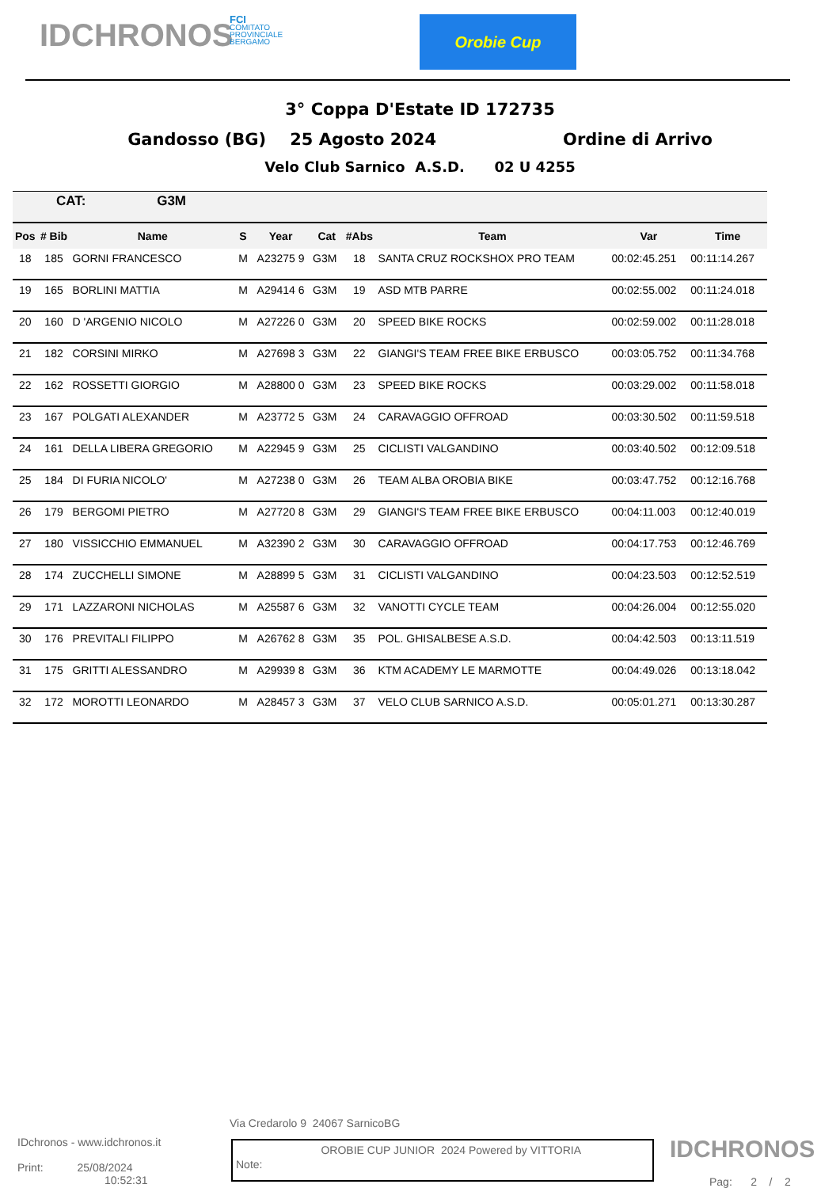IDCHRONOS
FCI
COMITATO
PROVINCIALE
BERGAMO
Orobie Cup
3° Coppa D'Estate ID 172735
Gandosso (BG) 25 Agosto 2024 Ordine di Arrivo
Velo Club Sarnico A.S.D. 02 U 4255
| CAT: G3M | | | | | | | | | |
| Pos | # Bib | Name | S | Year | Cat | #Abs | Team | Var | Time |
| 18 | 185 | GORNI FRANCESCO | M | A23275 9 | G3M | 18 | SANTA CRUZ ROCKSHOX PRO TEAM | 00:02:45.251 | 00:11:14.267 |
| 19 | 165 | BORLINI MATTIA | M | A29414 6 | G3M | 19 | ASD MTB PARRE | 00:02:55.002 | 00:11:24.018 |
| 20 | 160 | D 'ARGENIO NICOLO | M | A27226 0 | G3M | 20 | SPEED BIKE ROCKS | 00:02:59.002 | 00:11:28.018 |
| 21 | 182 | CORSINI MIRKO | M | A27698 3 | G3M | 22 | GIANGI'S TEAM FREE BIKE ERBUSCO | 00:03:05.752 | 00:11:34.768 |
| 22 | 162 | ROSSETTI GIORGIO | M | A28800 0 | G3M | 23 | SPEED BIKE ROCKS | 00:03:29.002 | 00:11:58.018 |
| 23 | 167 | POLGATI ALEXANDER | M | A23772 5 | G3M | 24 | CARAVAGGIO OFFROAD | 00:03:30.502 | 00:11:59.518 |
| 24 | 161 | DELLA LIBERA GREGORIO | M | A22945 9 | G3M | 25 | CICLISTI VALGANDINO | 00:03:40.502 | 00:12:09.518 |
| 25 | 184 | DI FURIA NICOLO' | M | A27238 0 | G3M | 26 | TEAM ALBA OROBIA BIKE | 00:03:47.752 | 00:12:16.768 |
| 26 | 179 | BERGOMI PIETRO | M | A27720 8 | G3M | 29 | GIANGI'S TEAM FREE BIKE ERBUSCO | 00:04:11.003 | 00:12:40.019 |
| 27 | 180 | VISSICCHIO EMMANUEL | M | A32390 2 | G3M | 30 | CARAVAGGIO OFFROAD | 00:04:17.753 | 00:12:46.769 |
| 28 | 174 | ZUCCHELLI SIMONE | M | A28899 5 | G3M | 31 | CICLISTI VALGANDINO | 00:04:23.503 | 00:12:52.519 |
| 29 | 171 | LAZZARONI NICHOLAS | M | A25587 6 | G3M | 32 | VANOTTI CYCLE TEAM | 00:04:26.004 | 00:12:55.020 |
| 30 | 176 | PREVITALI FILIPPO | M | A26762 8 | G3M | 35 | POL. GHISALBESE A.S.D. | 00:04:42.503 | 00:13:11.519 |
| 31 | 175 | GRITTI ALESSANDRO | M | A29939 8 | G3M | 36 | KTM ACADEMY LE MARMOTTE | 00:04:49.026 | 00:13:18.042 |
| 32 | 172 | MOROTTI LEONARDO | M | A28457 3 | G3M | 37 | VELO CLUB SARNICO A.S.D. | 00:05:01.271 | 00:13:30.287 |
Via Credarolo 9 24067 SarnicoBG
IDchronos - www.idchronos.it
Print: 25/08/2024
10:52:31
Note: OROBIE CUP JUNIOR 2024 Powered by VITTORIA
IDCHRONOS
Pag: 2 / 2